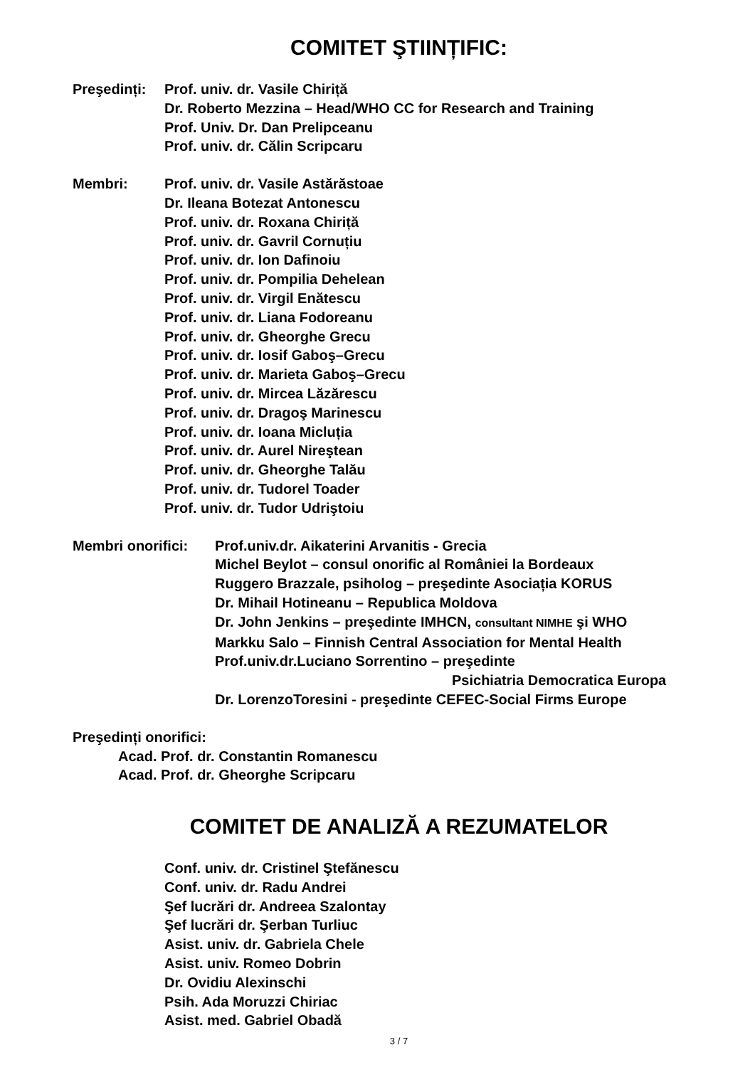COMITET ŞTIINȚIFIC:
Preşedinți:
Prof. univ. dr. Vasile Chiriță
Dr. Roberto Mezzina – Head/WHO CC for Research and Training
Prof. Univ. Dr. Dan Prelipceanu
Prof. univ. dr. Călin Scripcaru
Membri: Prof. univ. dr. Vasile Astărăstoae
Dr. Ileana Botezat Antonescu
Prof. univ. dr. Roxana Chiriță
Prof. univ. dr. Gavril Cornuțiu
Prof. univ. dr. Ion Dafinoiu
Prof. univ. dr. Pompilia Dehelean
Prof. univ. dr. Virgil Enătescu
Prof. univ. dr. Liana Fodoreanu
Prof. univ. dr. Gheorghe Grecu
Prof. univ. dr. Iosif Gaboş–Grecu
Prof. univ. dr. Marieta Gaboş–Grecu
Prof. univ. dr. Mircea Lăzărescu
Prof. univ. dr. Dragoş Marinescu
Prof. univ. dr. Ioana Micluția
Prof. univ. dr. Aurel Nireştean
Prof. univ. dr. Gheorghe Talău
Prof. univ. dr. Tudorel Toader
Prof. univ. dr. Tudor Udriştoiu
Membri onorifici:
Prof.univ.dr. Aikaterini Arvanitis - Grecia
Michel Beylot – consul onorific al României la Bordeaux
Ruggero Brazzale, psiholog – preşedinte Asociația KORUS
Dr. Mihail Hotineanu – Republica Moldova
Dr. John Jenkins – preşedinte IMHCN, consultant NIMHE şi WHO
Markku Salo – Finnish Central Association for Mental Health
Prof.univ.dr.Luciano Sorrentino – preşedinte
Psichiatria Democratica Europa
Dr. LorenzoToresini - preşedinte CEFEC-Social Firms Europe
Preşedinți onorifici:
Acad. Prof. dr. Constantin Romanescu
Acad. Prof. dr. Gheorghe Scripcaru
COMITET DE ANALIZĂ A REZUMATELOR
Conf. univ. dr. Cristinel Ştefănescu
Conf. univ. dr. Radu Andrei
Şef lucrări dr. Andreea Szalontay
Şef lucrări dr. Şerban Turliuc
Asist. univ. dr. Gabriela Chele
Asist. univ. Romeo Dobrin
Dr. Ovidiu Alexinschi
Psih. Ada Moruzzi Chiriac
Asist. med. Gabriel Obadă
3 / 7